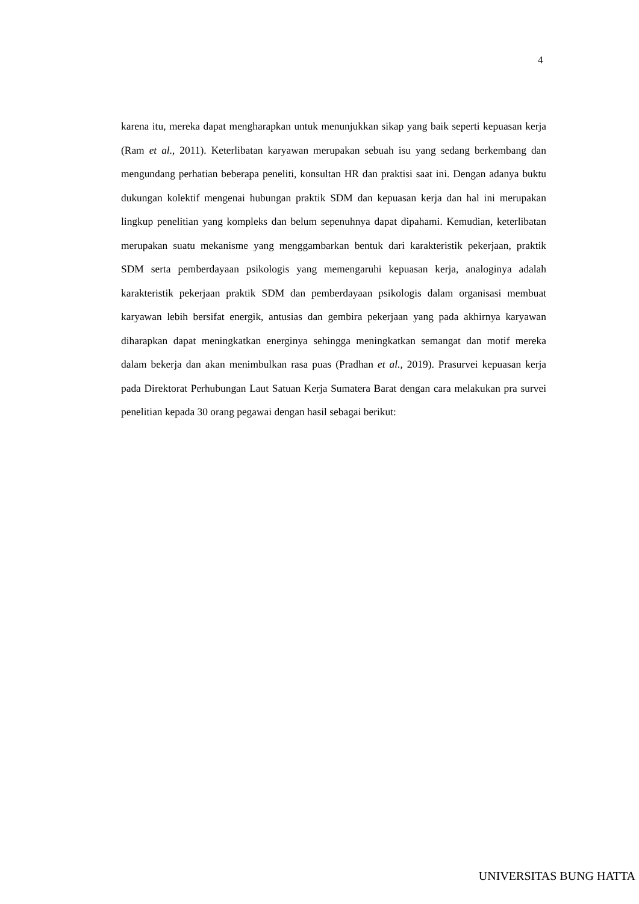4
karena itu, mereka dapat mengharapkan untuk menunjukkan sikap yang baik seperti kepuasan kerja (Ram et al., 2011). Keterlibatan karyawan merupakan sebuah isu yang sedang berkembang dan mengundang perhatian beberapa peneliti, konsultan HR dan praktisi saat ini. Dengan adanya buktu dukungan kolektif mengenai hubungan praktik SDM dan kepuasan kerja dan hal ini merupakan lingkup penelitian yang kompleks dan belum sepenuhnya dapat dipahami. Kemudian, keterlibatan merupakan suatu mekanisme yang menggambarkan bentuk dari karakteristik pekerjaan, praktik SDM serta pemberdayaan psikologis yang memengaruhi kepuasan kerja, analoginya adalah karakteristik pekerjaan praktik SDM dan pemberdayaan psikologis dalam organisasi membuat karyawan lebih bersifat energik, antusias dan gembira pekerjaan yang pada akhirnya karyawan diharapkan dapat meningkatkan energinya sehingga meningkatkan semangat dan motif mereka dalam bekerja dan akan menimbulkan rasa puas (Pradhan et al., 2019). Prasurvei kepuasan kerja pada Direktorat Perhubungan Laut Satuan Kerja Sumatera Barat dengan cara melakukan pra survei penelitian kepada 30 orang pegawai dengan hasil sebagai berikut:
UNIVERSITAS BUNG HATTA